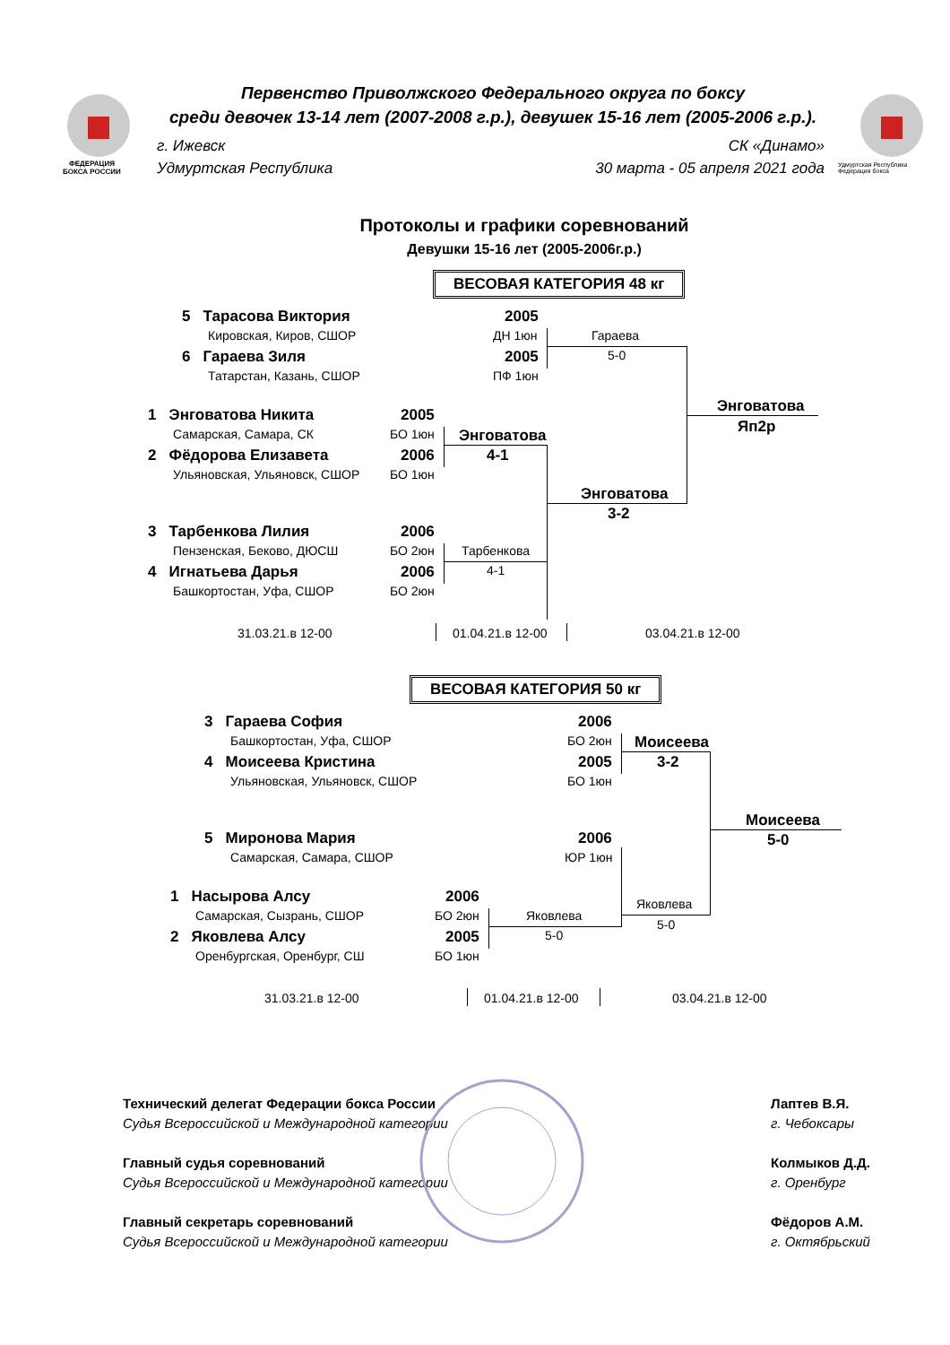ФЕДЕРАЦИЯ
БОКСА РОССИИ
Первенство Приволжского Федерального округа по боксу
среди девочек 13-14 лет (2007-2008 г.р.), девушек 15-16 лет (2005-2006 г.р.).
г. Ижевск
Удмуртская Республика
СК «Динамо»
30 марта - 05 апреля 2021 года
Удмуртская Республика
Федерация бокса
Протоколы и графики соревнований
Девушки 15-16 лет (2005-2006г.р.)
ВЕСОВАЯ КАТЕГОРИЯ 48 кг
5 Тарасова Виктория 2005
Кировская, Киров, СШОР ДН 1юн
6 Гараева Зиля 2005
Татарстан, Казань, СШОР ПФ 1юн
Гараева
5-0
1 Энговатова Никита 2005
Самарская, Самара, СК БО 1юн
2 Фёдорова Елизавета 2006
Ульяновская, Ульяновск, СШОР БО 1юн
Энговатова
4-1
Энговатова
3-2
Энговатова
Яп2р
3 Тарбенкова Лилия 2006
Пензенская, Беково, ДЮСШ БО 2юн
4 Игнатьева Дарья 2006
Башкортостан, Уфа, СШОР БО 2юн
Тарбенкова
4-1
31.03.21.в 12-00 01.04.21.в 12-00 03.04.21.в 12-00
ВЕСОВАЯ КАТЕГОРИЯ 50 кг
3 Гараева София 2006
Башкортостан, Уфа, СШОР БО 2юн
4 Моисеева Кристина 2005
Ульяновская, Ульяновск, СШОР БО 1юн
Моисеева
3-2
Моисеева
5-0
5 Миронова Мария 2006
Самарская, Самара, СШОР ЮР 1юн
Яковлева
5-0
1 Насырова Алсу 2006
Самарская, Сызрань, СШОР БО 2юн
2 Яковлева Алсу 2005
Оренбургская, Оренбург, СШ БО 1юн
Яковлева
5-0
31.03.21.в 12-00 01.04.21.в 12-00 03.04.21.в 12-00
Технический делегат Федерации бокса России
Судья Всероссийской и Международной категории
Главный судья соревнований
Судья Всероссийской и Международной категории
Главный секретарь соревнований
Судья Всероссийской и Международной категории
Лаптев В.Я.
г. Чебоксары
Колмыков Д.Д.
г. Оренбург
Фёдоров А.М.
г. Октябрьский